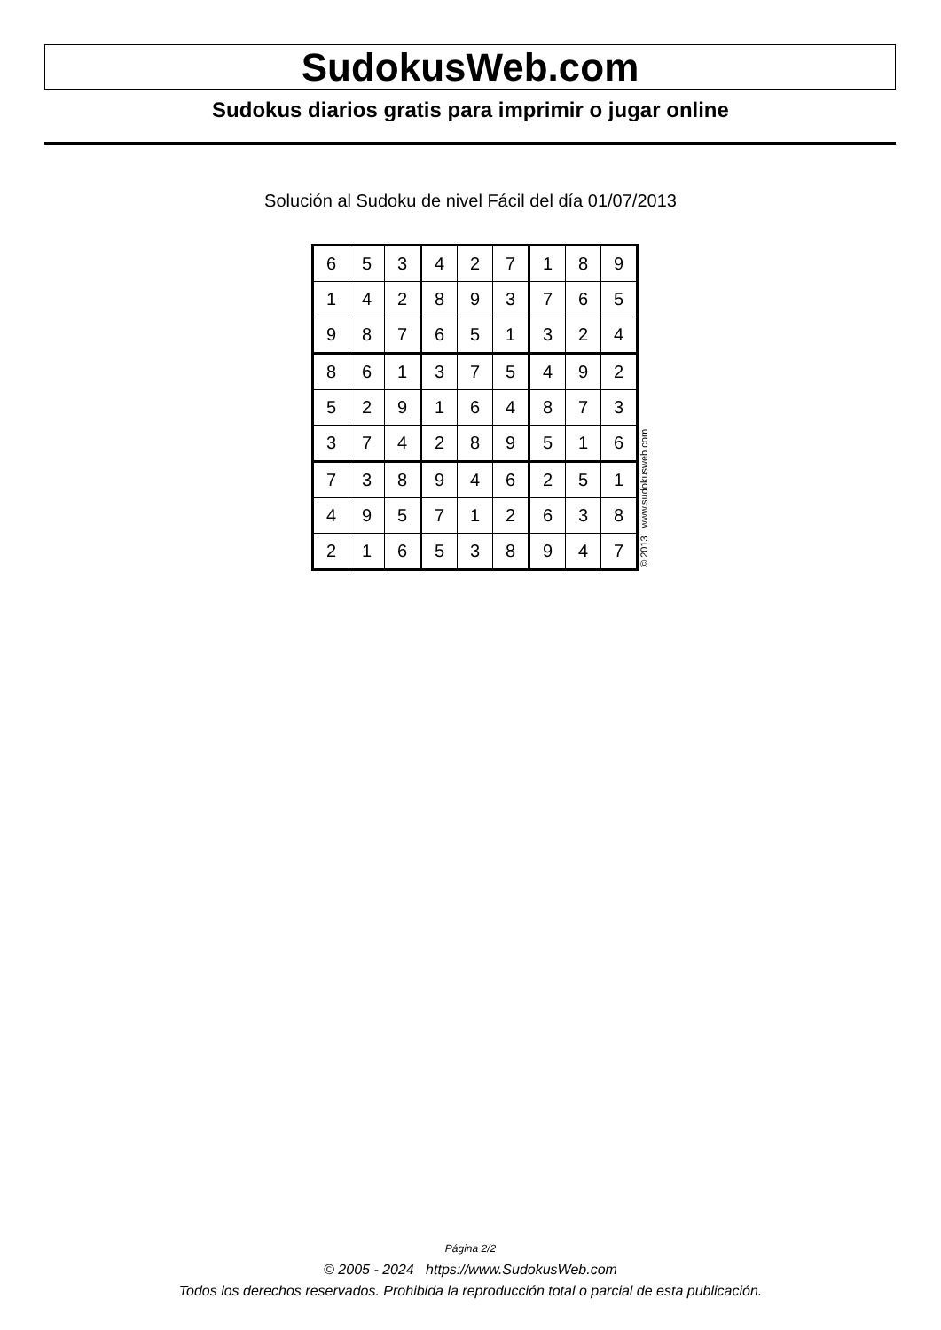SudokusWeb.com
Sudokus diarios gratis para imprimir o jugar online
Solución al Sudoku de nivel Fácil del día 01/07/2013
| 6 | 5 | 3 | 4 | 2 | 7 | 1 | 8 | 9 |
| 1 | 4 | 2 | 8 | 9 | 3 | 7 | 6 | 5 |
| 9 | 8 | 7 | 6 | 5 | 1 | 3 | 2 | 4 |
| 8 | 6 | 1 | 3 | 7 | 5 | 4 | 9 | 2 |
| 5 | 2 | 9 | 1 | 6 | 4 | 8 | 7 | 3 |
| 3 | 7 | 4 | 2 | 8 | 9 | 5 | 1 | 6 |
| 7 | 3 | 8 | 9 | 4 | 6 | 2 | 5 | 1 |
| 4 | 9 | 5 | 7 | 1 | 2 | 6 | 3 | 8 |
| 2 | 1 | 6 | 5 | 3 | 8 | 9 | 4 | 7 |
© 2013 www.sudokusweb.com
Página 2/2
© 2005 - 2024 https://www.SudokusWeb.com
Todos los derechos reservados. Prohibida la reproducción total o parcial de esta publicación.